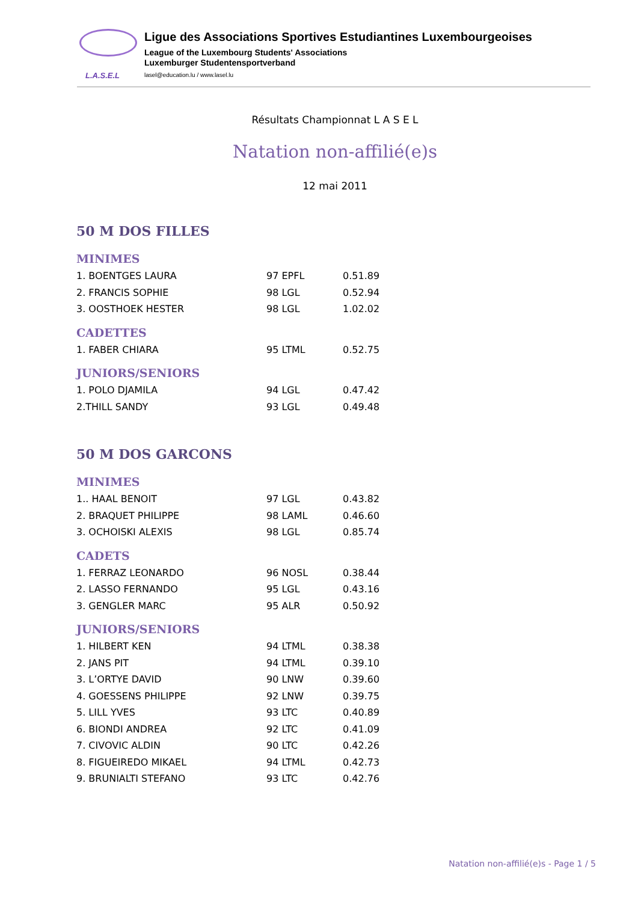L.A.S.E.L
Ligue des Associations Sportives Estudiantines Luxembourgeoises
League of the Luxembourg Students' Associations
Luxemburger Studentensportverband
lasel@education.lu / www.lasel.lu
Résultats Championnat L A S E L
Natation non-affilié(e)s
12 mai 2011
50 M DOS FILLES
MINIMES
| 1. BOENTGES LAURA | 97 EPFL | 0.51.89 |
| 2. FRANCIS SOPHIE | 98 LGL | 0.52.94 |
| 3. OOSTHOEK HESTER | 98 LGL | 1.02.02 |
CADETTES
| 1. FABER CHIARA | 95 LTML | 0.52.75 |
JUNIORS/SENIORS
| 1. POLO DJAMILA | 94 LGL | 0.47.42 |
| 2.THILL SANDY | 93 LGL | 0.49.48 |
50 M DOS GARCONS
MINIMES
| 1.. HAAL BENOIT | 97 LGL | 0.43.82 |
| 2. BRAQUET PHILIPPE | 98 LAML | 0.46.60 |
| 3. OCHOISKI ALEXIS | 98 LGL | 0.85.74 |
CADETS
| 1. FERRAZ LEONARDO | 96 NOSL | 0.38.44 |
| 2. LASSO FERNANDO | 95 LGL | 0.43.16 |
| 3. GENGLER MARC | 95 ALR | 0.50.92 |
JUNIORS/SENIORS
| 1. HILBERT KEN | 94 LTML | 0.38.38 |
| 2. JANS PIT | 94 LTML | 0.39.10 |
| 3. L’ORTYE DAVID | 90 LNW | 0.39.60 |
| 4. GOESSENS PHILIPPE | 92 LNW | 0.39.75 |
| 5. LILL YVES | 93 LTC | 0.40.89 |
| 6. BIONDI ANDREA | 92 LTC | 0.41.09 |
| 7. CIVOVIC ALDIN | 90 LTC | 0.42.26 |
| 8. FIGUEIREDO MIKAEL | 94 LTML | 0.42.73 |
| 9. BRUNIALTI STEFANO | 93 LTC | 0.42.76 |
Natation non-affilié(e)s - Page 1 / 5